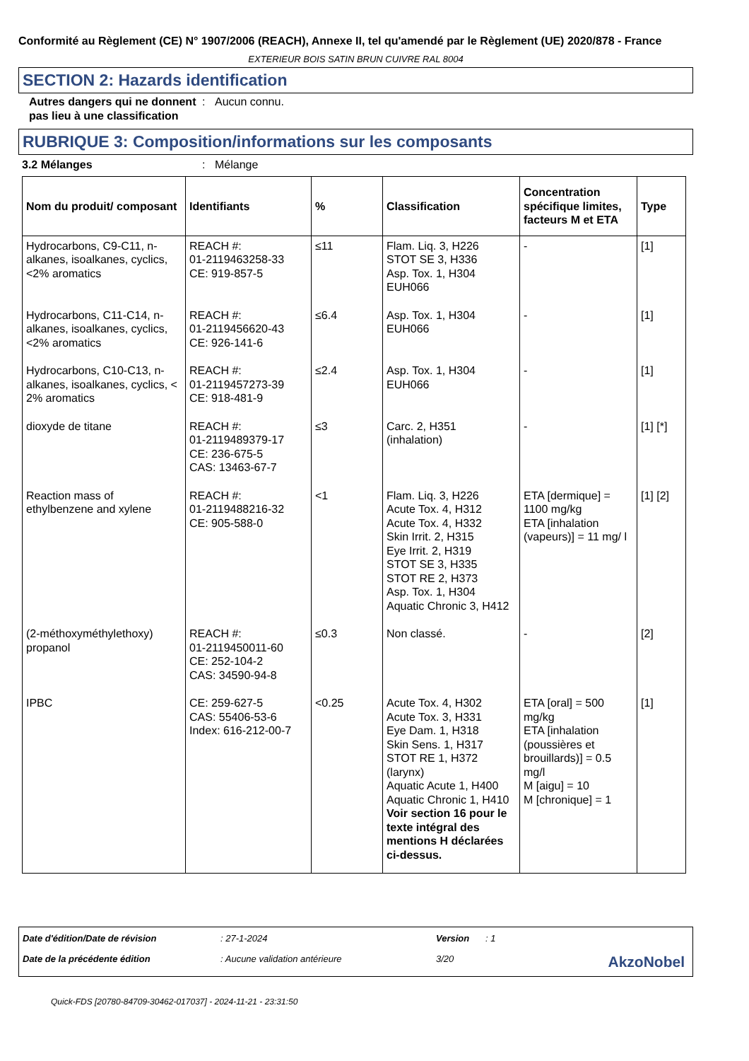Conformité au Règlement (CE) N° 1907/2006 (REACH), Annexe II, tel qu'amendé par le Règlement (UE) 2020/878 - France
EXTERIEUR BOIS SATIN BRUN CUIVRE RAL 8004
SECTION 2: Hazards identification
Autres dangers qui ne donnent pas lieu à une classification
: Aucun connu.
RUBRIQUE 3: Composition/informations sur les composants
3.2 Mélanges : Mélange
| Nom du produit/ composant | Identifiants | % | Classification | Concentration spécifique limites, facteurs M et ETA | Type |
| --- | --- | --- | --- | --- | --- |
| Hydrocarbons, C9-C11, n-alkanes, isoalkanes, cyclics, <2% aromatics | REACH #: 01-2119463258-33 CE: 919-857-5 | ≤11 | Flam. Liq. 3, H226 STOT SE 3, H336 Asp. Tox. 1, H304 EUH066 | - | [1] |
| Hydrocarbons, C11-C14, n-alkanes, isoalkanes, cyclics, <2% aromatics | REACH #: 01-2119456620-43 CE: 926-141-6 | ≤6.4 | Asp. Tox. 1, H304 EUH066 | - | [1] |
| Hydrocarbons, C10-C13, n-alkanes, isoalkanes, cyclics, < 2% aromatics | REACH #: 01-2119457273-39 CE: 918-481-9 | ≤2.4 | Asp. Tox. 1, H304 EUH066 | - | [1] |
| dioxyde de titane | REACH #: 01-2119489379-17 CE: 236-675-5 CAS: 13463-67-7 | ≤3 | Carc. 2, H351 (inhalation) | - | [1] [*] |
| Reaction mass of ethylbenzene and xylene | REACH #: 01-2119488216-32 CE: 905-588-0 | <1 | Flam. Liq. 3, H226 Acute Tox. 4, H312 Acute Tox. 4, H332 Skin Irrit. 2, H315 Eye Irrit. 2, H319 STOT SE 3, H335 STOT RE 2, H373 Asp. Tox. 1, H304 Aquatic Chronic 3, H412 | ETA [dermique] = 1100 mg/kg ETA [inhalation (vapeurs)] = 11 mg/ l | [1] [2] |
| (2-méthoxyméthylethoxy) propanol | REACH #: 01-2119450011-60 CE: 252-104-2 CAS: 34590-94-8 | ≤0.3 | Non classé. | - | [2] |
| IPBC | CE: 259-627-5 CAS: 55406-53-6 Index: 616-212-00-7 | <0.25 | Acute Tox. 4, H302 Acute Tox. 3, H331 Eye Dam. 1, H318 Skin Sens. 1, H317 STOT RE 1, H372 (larynx) Aquatic Acute 1, H400 Aquatic Chronic 1, H410 Voir section 16 pour le texte intégral des mentions H déclarées ci-dessus. | ETA [oral] = 500 mg/kg ETA [inhalation (poussières et brouillards)] = 0.5 mg/l M [aigu] = 10 M [chronique] = 1 | [1] |
Date d'édition/Date de révision
: 27-1-2024
Version
: 1
Date de la précédente édition
: Aucune validation antérieure
3/20
AkzoNobel
Quick-FDS [20780-84709-30462-017037] - 2024-11-21 - 23:31:50